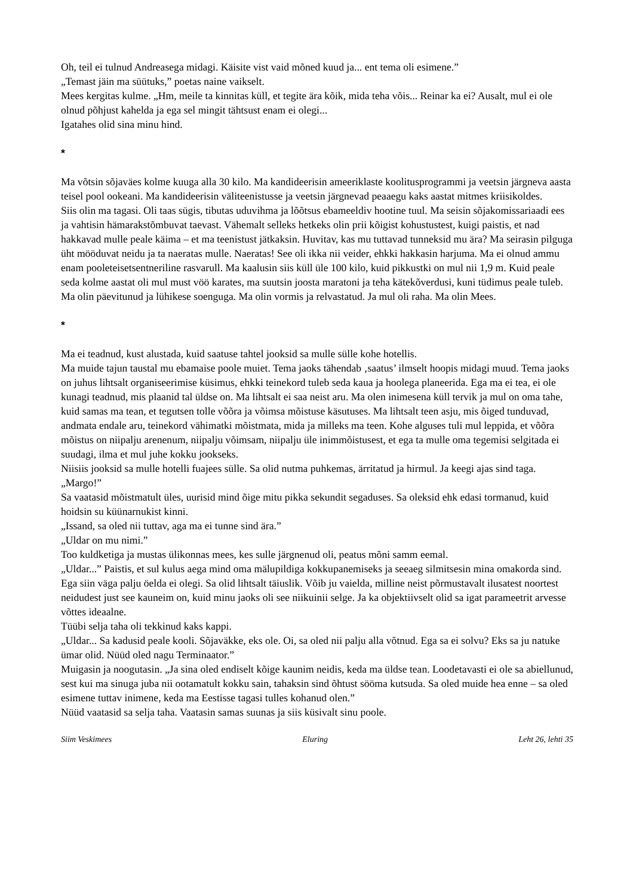Oh, teil ei tulnud Andreasega midagi. Käisite vist vaid mõned kuud ja... ent tema oli esimene.”
„Temast jäin ma süütuks,” poetas naine vaikselt.
Mees kergitas kulme. „Hm, meile ta kinnitas küll, et tegite ära kõik, mida teha võis... Reinar ka ei? Ausalt, mul ei ole olnud põhjust kahelda ja ega sel mingit tähtsust enam ei olegi...
Igatahes olid sina minu hind.
*
Ma võtsin sõjaväes kolme kuuga alla 30 kilo. Ma kandideerisin ameeriklaste koolitusprogrammi ja veetsin järgneva aasta teisel pool ookeani. Ma kandideerisin väliteenistusse ja veetsin järgnevad peaaegu kaks aastat mitmes kriisikoldes.
Siis olin ma tagasi. Oli taas sügis, tibutas uduvihma ja lõõtsus ebameeldiv hootine tuul. Ma seisin sõjakomissariaadi ees ja vahtisin hämarakstõmbuvat taevast. Vähemalt selleks hetkeks olin prii kõigist kohustustest, kuigi paistis, et nad hakkavad mulle peale käima – et ma teenistust jätkaksin. Huvitav, kas mu tuttavad tunneksid mu ära? Ma seirasin pilguga üht mööduvat neidu ja ta naeratas mulle. Naeratas! See oli ikka nii veider, ehkki hakkasin harjuma. Ma ei olnud ammu enam pooleteisetsentneriline rasvarull. Ma kaalusin siis küll üle 100 kilo, kuid pikkustki on mul nii 1,9 m. Kuid peale seda kolme aastat oli mul must vöö karates, ma suutsin joosta maratoni ja teha kätekõverdusi, kuni tüdimus peale tuleb. Ma olin päevitunud ja lühikese soenguga. Ma olin vormis ja relvastatud. Ja mul oli raha. Ma olin Mees.
*
Ma ei teadnud, kust alustada, kuid saatuse tahtel jooksid sa mulle sülle kohe hotellis.
Ma muide tajun taustal mu ebamaise poole muiet. Tema jaoks tähendab ‚saatus’ ilmselt hoopis midagi muud. Tema jaoks on juhus lihtsalt organiseerimise küsimus, ehkki teinekord tuleb seda kaua ja hoolega planeerida. Ega ma ei tea, ei ole kunagi teadnud, mis plaanid tal üldse on. Ma lihtsalt ei saa neist aru. Ma olen inimesena küll tervik ja mul on oma tahe, kuid samas ma tean, et tegutsen tolle võõra ja võimsa mõistuse käsutuses. Ma lihtsalt teen asju, mis õiged tunduvad, andmata endale aru, teinekord vähimatki mõistmata, mida ja milleks ma teen. Kohe alguses tuli mul leppida, et võõra mõistus on niipalju arenenum, niipalju võimsam, niipalju üle inimmõistusest, et ega ta mulle oma tegemisi selgitada ei suudagi, ilma et mul juhe kokku jookseks.
Niisiis jooksid sa mulle hotelli fuajees sülle. Sa olid nutma puhkemas, ärritatud ja hirmul. Ja keegi ajas sind taga.
„Margo!”
Sa vaatasid mõistmatult üles, uurisid mind õige mitu pikka sekundit segaduses. Sa oleksid ehk edasi tormanud, kuid hoidsin su küünarnukist kinni.
„Issand, sa oled nii tuttav, aga ma ei tunne sind ära.”
„Uldar on mu nimi.”
Too kuldketiga ja mustas ülikonnas mees, kes sulle järgnenud oli, peatus mõni samm eemal.
„Uldar...” Paistis, et sul kulus aega mind oma mälupildiga kokkupanemiseks ja seeaeg silmitsesin mina omakorda sind. Ega siin väga palju öelda ei olegi. Sa olid lihtsalt täiuslik. Võib ju vaielda, milline neist põrmustavalt ilusatest noortest neidudest just see kauneim on, kuid minu jaoks oli see niikuinii selge. Ja ka objektiivselt olid sa igat parameetrit arvesse võttes ideaalne.
Tüübi selja taha oli tekkinud kaks kappi.
„Uldar... Sa kadusid peale kooli. Sõjaväkke, eks ole. Oi, sa oled nii palju alla võtnud. Ega sa ei solvu? Eks sa ju natuke ümar olid. Nüüd oled nagu Terminaator.”
Muigasin ja noogutasin. „Ja sina oled endiselt kõige kaunim neidis, keda ma üldse tean. Loodetavasti ei ole sa abiellunud, sest kui ma sinuga juba nii ootamatult kokku sain, tahaksin sind õhtust sööma kutsuda. Sa oled muide hea enne – sa oled esimene tuttav inimene, keda ma Eestisse tagasi tulles kohanud olen.”
Nüüd vaatasid sa selja taha. Vaatasin samas suunas ja siis küsivalt sinu poole.
Siim Veskimees Eluring Leht 26, lehti 35